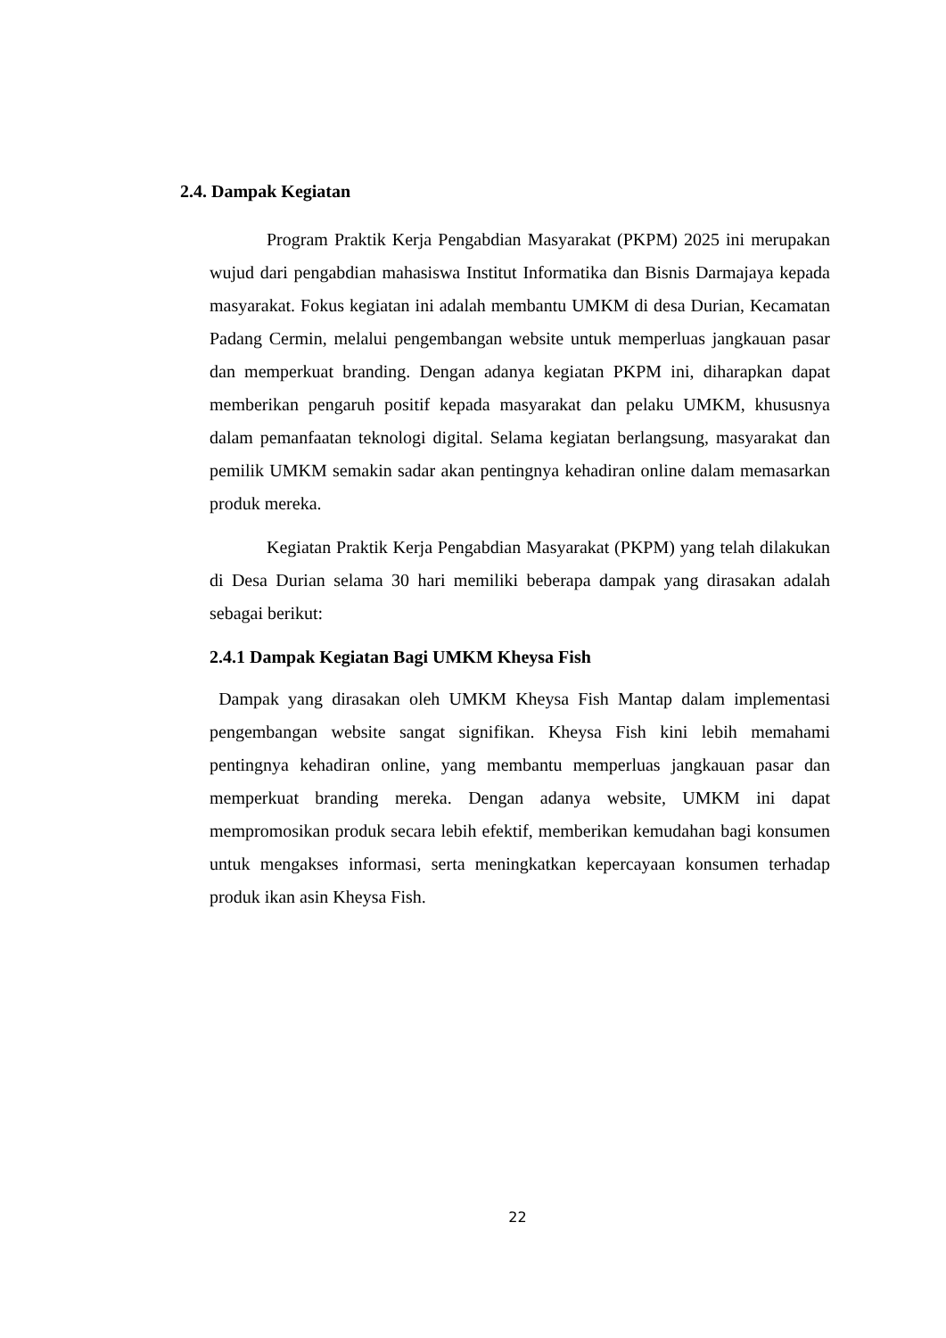2.4. Dampak Kegiatan
Program Praktik Kerja Pengabdian Masyarakat (PKPM) 2025 ini merupakan wujud dari pengabdian mahasiswa Institut Informatika dan Bisnis Darmajaya kepada masyarakat. Fokus kegiatan ini adalah membantu UMKM di desa Durian, Kecamatan Padang Cermin, melalui pengembangan website untuk memperluas jangkauan pasar dan memperkuat branding. Dengan adanya kegiatan PKPM ini, diharapkan dapat memberikan pengaruh positif kepada masyarakat dan pelaku UMKM, khususnya dalam pemanfaatan teknologi digital. Selama kegiatan berlangsung, masyarakat dan pemilik UMKM semakin sadar akan pentingnya kehadiran online dalam memasarkan produk mereka.
Kegiatan Praktik Kerja Pengabdian Masyarakat (PKPM) yang telah dilakukan di Desa Durian selama 30 hari memiliki beberapa dampak yang dirasakan adalah sebagai berikut:
2.4.1 Dampak Kegiatan Bagi UMKM Kheysa Fish
Dampak yang dirasakan oleh UMKM Kheysa Fish Mantap dalam implementasi pengembangan website sangat signifikan. Kheysa Fish kini lebih memahami pentingnya kehadiran online, yang membantu memperluas jangkauan pasar dan memperkuat branding mereka. Dengan adanya website, UMKM ini dapat mempromosikan produk secara lebih efektif, memberikan kemudahan bagi konsumen untuk mengakses informasi, serta meningkatkan kepercayaan konsumen terhadap produk ikan asin Kheysa Fish.
22